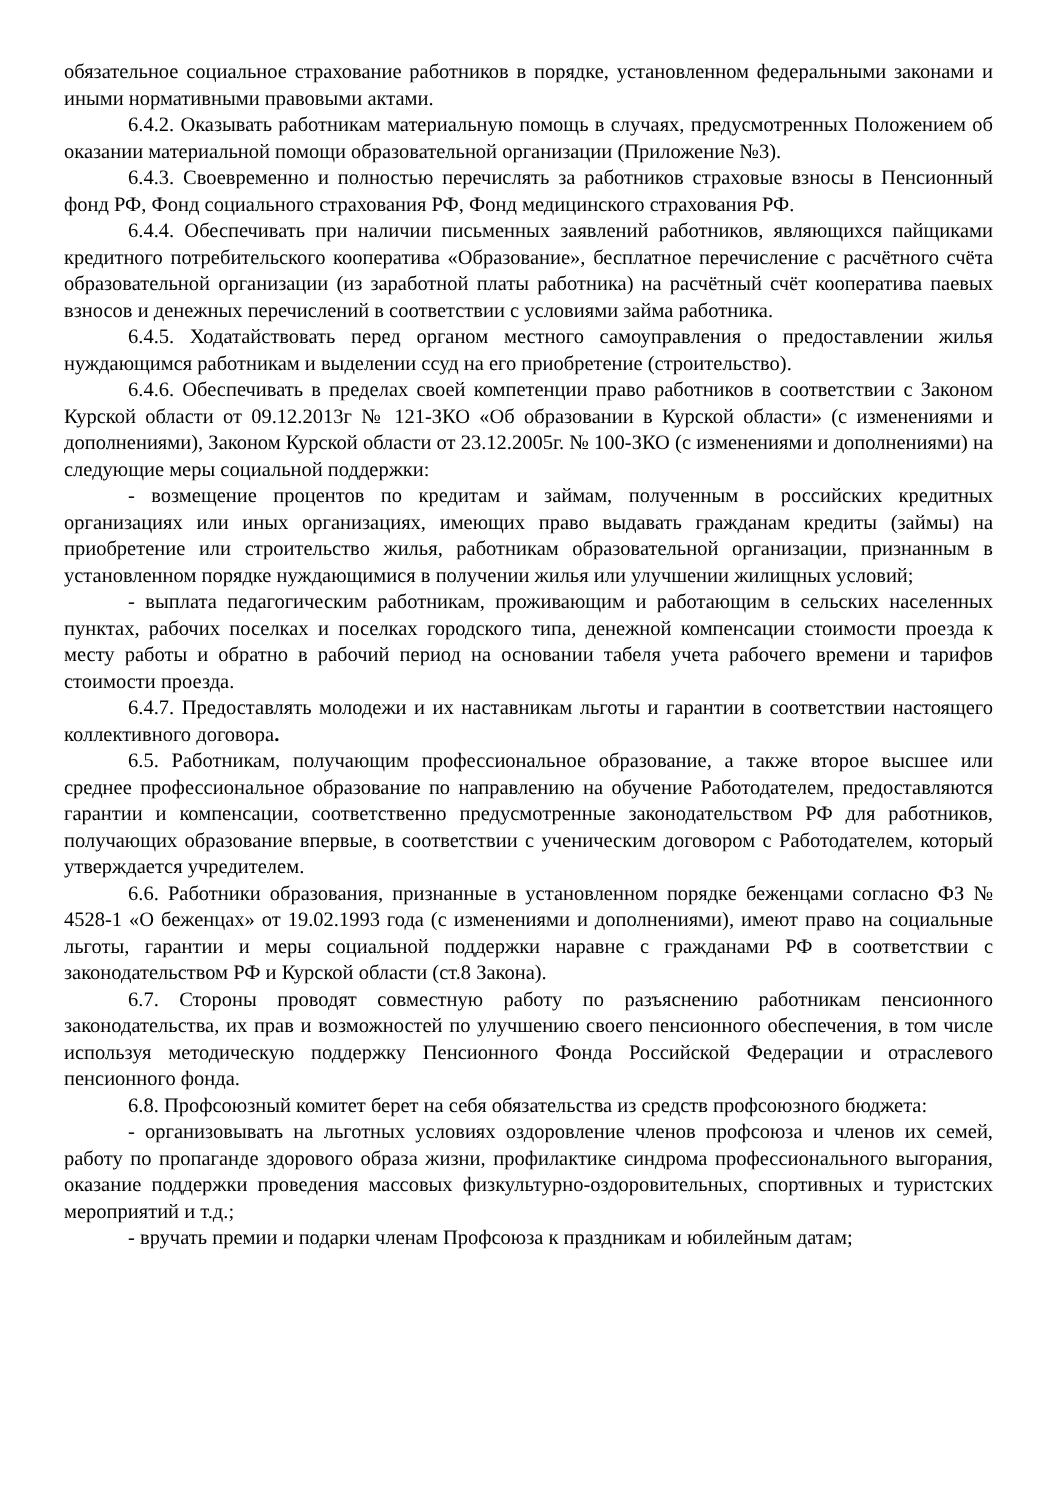обязательное социальное страхование работников в порядке, установленном федеральными законами и иными нормативными правовыми актами.
6.4.2. Оказывать работникам материальную помощь в случаях, предусмотренных Положением об оказании материальной помощи образовательной организации (Приложение №3).
6.4.3. Своевременно и полностью перечислять за работников страховые взносы в Пенсионный фонд РФ, Фонд социального страхования РФ, Фонд медицинского страхования РФ.
6.4.4. Обеспечивать при наличии письменных заявлений работников, являющихся пайщиками кредитного потребительского кооператива «Образование», бесплатное перечисление с расчётного счёта образовательной организации (из заработной платы работника) на расчётный счёт кооператива паевых взносов и денежных перечислений в соответствии с условиями займа работника.
6.4.5. Ходатайствовать перед органом местного самоуправления о предоставлении жилья нуждающимся работникам и выделении ссуд на его приобретение (строительство).
6.4.6. Обеспечивать в пределах своей компетенции право работников в соответствии с Законом Курской области от 09.12.2013г № 121-ЗКО «Об образовании в Курской области» (с изменениями и дополнениями), Законом Курской области от 23.12.2005г. № 100-ЗКО (с изменениями и дополнениями) на следующие меры социальной поддержки:
- возмещение процентов по кредитам и займам, полученным в российских кредитных организациях или иных организациях, имеющих право выдавать гражданам кредиты (займы) на приобретение или строительство жилья, работникам образовательной организации, признанным в установленном порядке нуждающимися в получении жилья или улучшении жилищных условий;
- выплата педагогическим работникам, проживающим и работающим в сельских населенных пунктах, рабочих поселках и поселках городского типа, денежной компенсации стоимости проезда к месту работы и обратно в рабочий период на основании табеля учета рабочего времени и тарифов стоимости проезда.
6.4.7. Предоставлять молодежи и их наставникам льготы и гарантии в соответствии настоящего коллективного договора.
6.5. Работникам, получающим профессиональное образование, а также второе высшее или среднее профессиональное образование по направлению на обучение Работодателем, предоставляются гарантии и компенсации, соответственно предусмотренные законодательством РФ для работников, получающих образование впервые, в соответствии с ученическим договором с Работодателем, который утверждается учредителем.
6.6. Работники образования, признанные в установленном порядке беженцами согласно ФЗ № 4528-1 «О беженцах» от 19.02.1993 года (с изменениями и дополнениями), имеют право на социальные льготы, гарантии и меры социальной поддержки наравне с гражданами РФ в соответствии с законодательством РФ и Курской области (ст.8 Закона).
6.7. Стороны проводят совместную работу по разъяснению работникам пенсионного законодательства, их прав и возможностей по улучшению своего пенсионного обеспечения, в том числе используя методическую поддержку Пенсионного Фонда Российской Федерации и отраслевого пенсионного фонда.
6.8. Профсоюзный комитет берет на себя обязательства из средств профсоюзного бюджета:
- организовывать на льготных условиях оздоровление членов профсоюза и членов их семей, работу по пропаганде здорового образа жизни, профилактике синдрома профессионального выгорания, оказание поддержки проведения массовых физкультурно-оздоровительных, спортивных и туристских мероприятий и т.д.;
- вручать премии и подарки членам Профсоюза к праздникам и юбилейным датам;